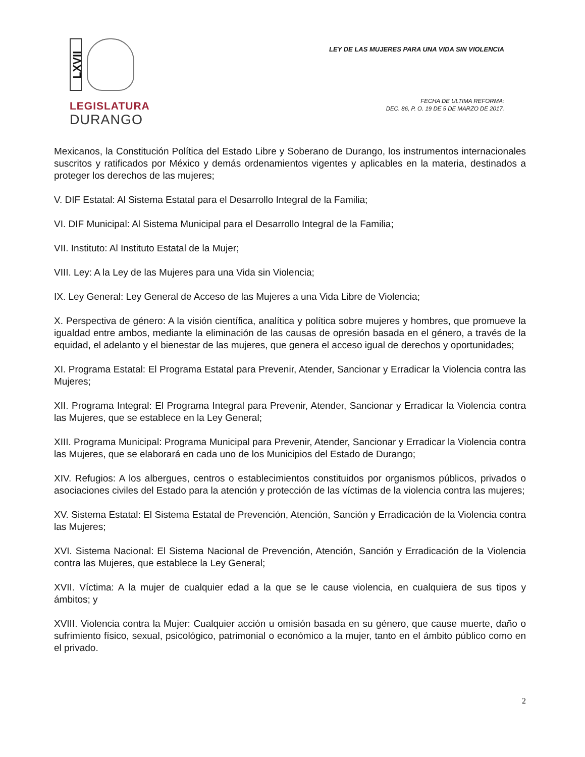LXVII
LEGISLATURA
DURANGO
LEY DE LAS MUJERES PARA UNA VIDA SIN VIOLENCIA
FECHA DE ULTIMA REFORMA:
DEC. 86, P. O. 19 DE 5 DE MARZO DE 2017.
Mexicanos, la Constitución Política del Estado Libre y Soberano de Durango, los instrumentos internacionales suscritos y ratificados por México y demás ordenamientos vigentes y aplicables en la materia, destinados a proteger los derechos de las mujeres;
V. DIF Estatal: Al Sistema Estatal para el Desarrollo Integral de la Familia;
VI. DIF Municipal: Al Sistema Municipal para el Desarrollo Integral de la Familia;
VII. Instituto: Al Instituto Estatal de la Mujer;
VIII. Ley: A la Ley de las Mujeres para una Vida sin Violencia;
IX. Ley General: Ley General de Acceso de las Mujeres a una Vida Libre de Violencia;
X. Perspectiva de género: A la visión científica, analítica y política sobre mujeres y hombres, que promueve la igualdad entre ambos, mediante la eliminación de las causas de opresión basada en el género, a través de la equidad, el adelanto y el bienestar de las mujeres, que genera el acceso igual de derechos y oportunidades;
XI. Programa Estatal: El Programa Estatal para Prevenir, Atender, Sancionar y Erradicar la Violencia contra las Mujeres;
XII. Programa Integral: El Programa Integral para Prevenir, Atender, Sancionar y Erradicar la Violencia contra las Mujeres, que se establece en la Ley General;
XIII. Programa Municipal: Programa Municipal para Prevenir, Atender, Sancionar y Erradicar la Violencia contra las Mujeres, que se elaborará en cada uno de los Municipios del Estado de Durango;
XIV. Refugios: A los albergues, centros o establecimientos constituidos por organismos públicos, privados o asociaciones civiles del Estado para la atención y protección de las víctimas de la violencia contra las mujeres;
XV. Sistema Estatal: El Sistema Estatal de Prevención, Atención, Sanción y Erradicación de la Violencia contra las Mujeres;
XVI. Sistema Nacional: El Sistema Nacional de Prevención, Atención, Sanción y Erradicación de la Violencia contra las Mujeres, que establece la Ley General;
XVII. Víctima: A la mujer de cualquier edad a la que se le cause violencia, en cualquiera de sus tipos y ámbitos; y
XVIII. Violencia contra la Mujer: Cualquier acción u omisión basada en su género, que cause muerte, daño o sufrimiento físico, sexual, psicológico, patrimonial o económico a la mujer, tanto en el ámbito público como en el privado.
2